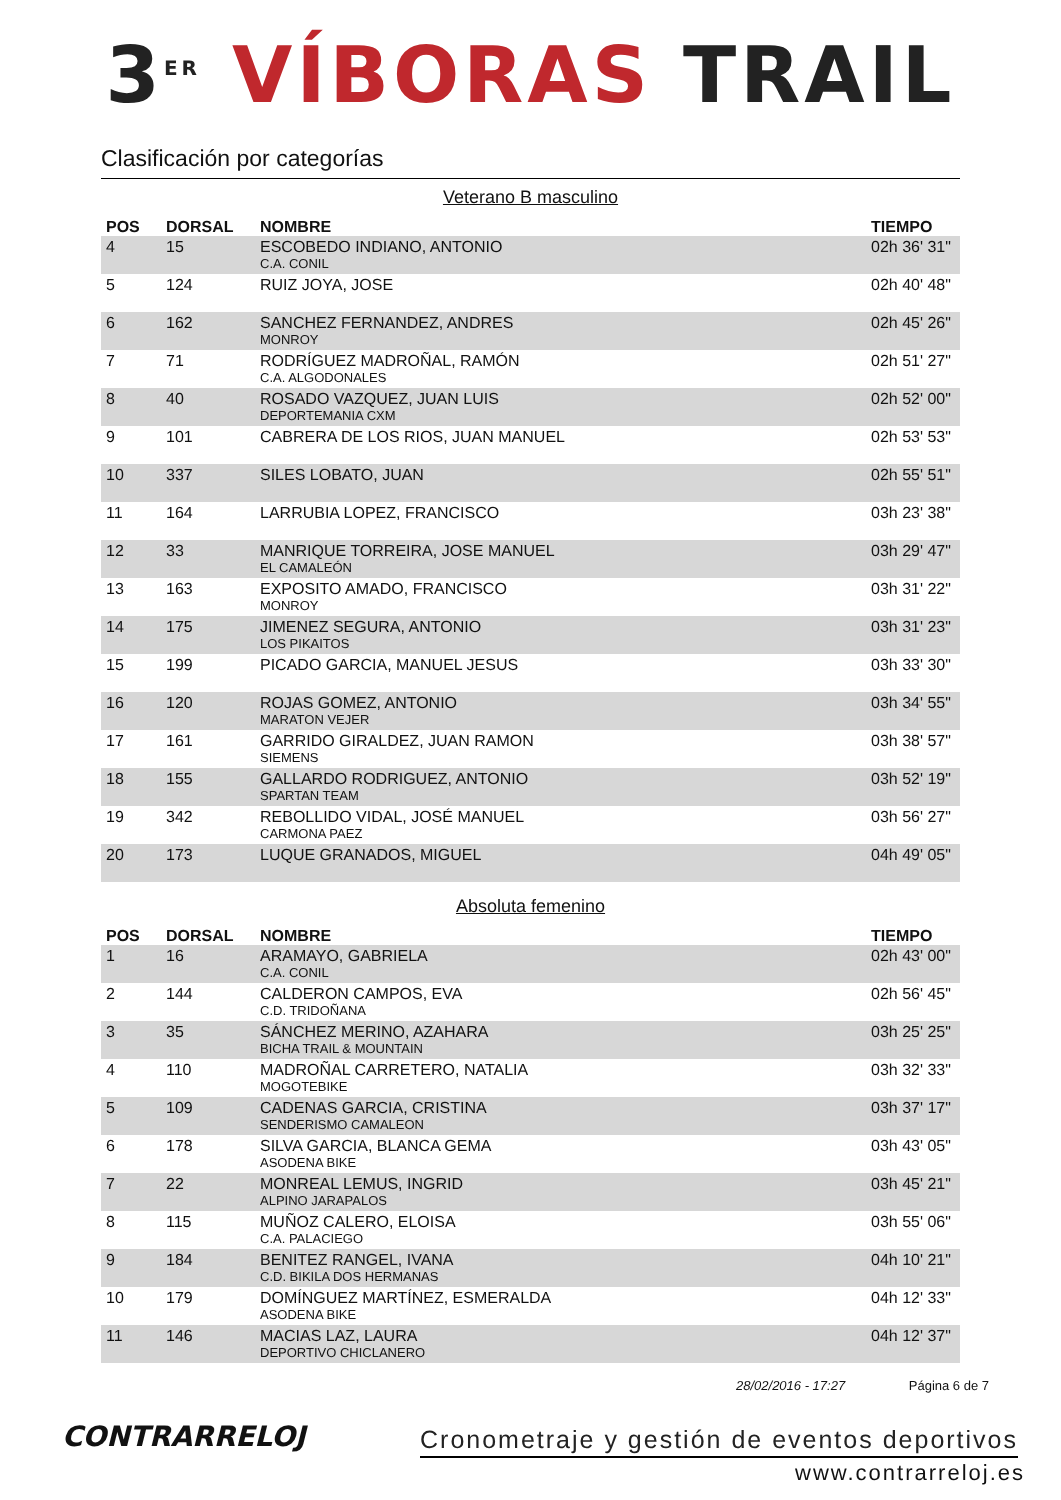3<sup>ER</sup> VÍBORAS TRAIL
Clasificación por categorías
Veterano B masculino
| POS | DORSAL | NOMBRE | TIEMPO |
| --- | --- | --- | --- |
| 4 | 15 | ESCOBEDO INDIANO, ANTONIO C.A. CONIL | 02h 36' 31" |
| 5 | 124 | RUIZ JOYA, JOSE | 02h 40' 48" |
| 6 | 162 | SANCHEZ FERNANDEZ, ANDRES MONROY | 02h 45' 26" |
| 7 | 71 | RODRÍGUEZ MADROÑAL, RAMÓN C.A. ALGODONALES | 02h 51' 27" |
| 8 | 40 | ROSADO VAZQUEZ, JUAN LUIS DEPORTEMANIA CXM | 02h 52' 00" |
| 9 | 101 | CABRERA DE LOS RIOS, JUAN MANUEL | 02h 53' 53" |
| 10 | 337 | SILES LOBATO, JUAN | 02h 55' 51" |
| 11 | 164 | LARRUBIA LOPEZ, FRANCISCO | 03h 23' 38" |
| 12 | 33 | MANRIQUE TORREIRA, JOSE MANUEL EL CAMALEÓN | 03h 29' 47" |
| 13 | 163 | EXPOSITO AMADO, FRANCISCO MONROY | 03h 31' 22" |
| 14 | 175 | JIMENEZ SEGURA, ANTONIO LOS PIKAITOS | 03h 31' 23" |
| 15 | 199 | PICADO GARCIA, MANUEL JESUS | 03h 33' 30" |
| 16 | 120 | ROJAS GOMEZ, ANTONIO MARATON VEJER | 03h 34' 55" |
| 17 | 161 | GARRIDO GIRALDEZ, JUAN RAMON SIEMENS | 03h 38' 57" |
| 18 | 155 | GALLARDO RODRIGUEZ, ANTONIO SPARTAN TEAM | 03h 52' 19" |
| 19 | 342 | REBOLLIDO VIDAL, JOSÉ MANUEL CARMONA PAEZ | 03h 56' 27" |
| 20 | 173 | LUQUE GRANADOS, MIGUEL | 04h 49' 05" |
Absoluta femenino
| POS | DORSAL | NOMBRE | TIEMPO |
| --- | --- | --- | --- |
| 1 | 16 | ARAMAYO, GABRIELA C.A. CONIL | 02h 43' 00" |
| 2 | 144 | CALDERON CAMPOS, EVA C.D. TRIDOÑANA | 02h 56' 45" |
| 3 | 35 | SÁNCHEZ MERINO, AZAHARA BICHA TRAIL & MOUNTAIN | 03h 25' 25" |
| 4 | 110 | MADROÑAL CARRETERO, NATALIA MOGOTEBIKE | 03h 32' 33" |
| 5 | 109 | CADENAS GARCIA, CRISTINA SENDERISMO CAMALEON | 03h 37' 17" |
| 6 | 178 | SILVA GARCIA, BLANCA GEMA ASODENA BIKE | 03h 43' 05" |
| 7 | 22 | MONREAL LEMUS, INGRID ALPINO JARAPALOS | 03h 45' 21" |
| 8 | 115 | MUÑOZ CALERO, ELOISA C.A. PALACIEGO | 03h 55' 06" |
| 9 | 184 | BENITEZ RANGEL, IVANA C.D. BIKILA DOS HERMANAS | 04h 10' 21" |
| 10 | 179 | DOMÍNGUEZ MARTÍNEZ, ESMERALDA ASODENA BIKE | 04h 12' 33" |
| 11 | 146 | MACIAS LAZ, LAURA DEPORTIVO CHICLANERO | 04h 12' 37" |
28/02/2016 - 17:27 Página 6 de 7
CONTRARRELOJ
Cronometraje y gestión de eventos deportivos
www.contrarreloj.es